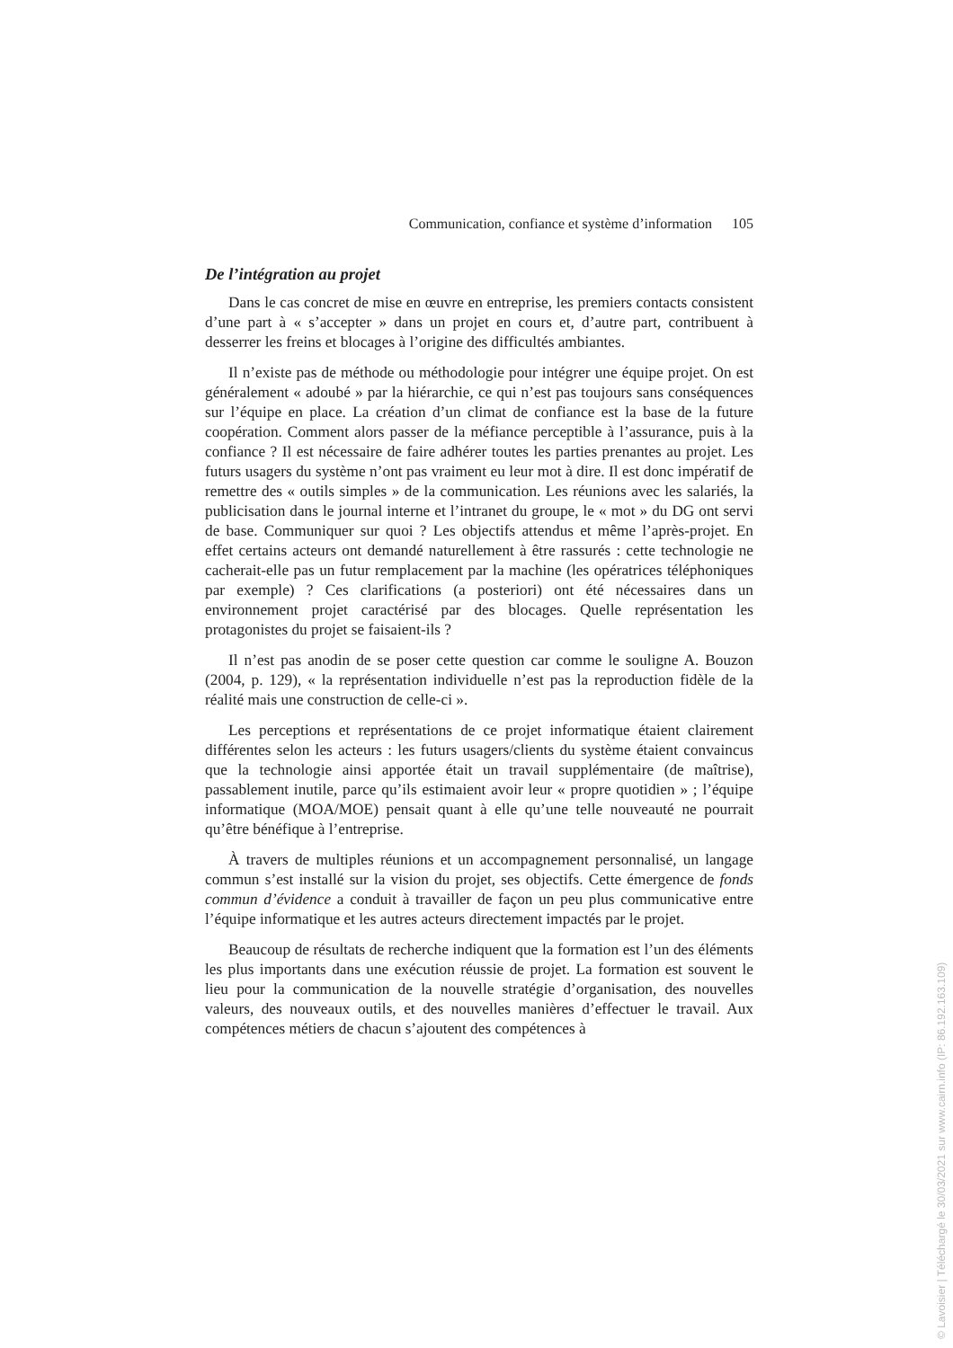Communication, confiance et système d’information 105
De l’intégration au projet
Dans le cas concret de mise en œuvre en entreprise, les premiers contacts consistent d’une part à « s’accepter » dans un projet en cours et, d’autre part, contribuent à desserrer les freins et blocages à l’origine des difficultés ambiantes.
Il n’existe pas de méthode ou méthodologie pour intégrer une équipe projet. On est généralement « adoubé » par la hiérarchie, ce qui n’est pas toujours sans conséquences sur l’équipe en place. La création d’un climat de confiance est la base de la future coopération. Comment alors passer de la méfiance perceptible à l’assurance, puis à la confiance ? Il est nécessaire de faire adhérer toutes les parties prenantes au projet. Les futurs usagers du système n’ont pas vraiment eu leur mot à dire. Il est donc impératif de remettre des « outils simples » de la communication. Les réunions avec les salariés, la publicisation dans le journal interne et l’intranet du groupe, le « mot » du DG ont servi de base. Communiquer sur quoi ? Les objectifs attendus et même l’après-projet. En effet certains acteurs ont demandé naturellement à être rassurés : cette technologie ne cacherait-elle pas un futur remplacement par la machine (les opératrices téléphoniques par exemple) ? Ces clarifications (a posteriori) ont été nécessaires dans un environnement projet caractérisé par des blocages. Quelle représentation les protagonistes du projet se faisaient-ils ?
Il n’est pas anodin de se poser cette question car comme le souligne A. Bouzon (2004, p. 129), « la représentation individuelle n’est pas la reproduction fidèle de la réalité mais une construction de celle-ci ».
Les perceptions et représentations de ce projet informatique étaient clairement différentes selon les acteurs : les futurs usagers/clients du système étaient convaincus que la technologie ainsi apportée était un travail supplémentaire (de maîtrise), passablement inutile, parce qu’ils estimaient avoir leur « propre quotidien » ; l’équipe informatique (MOA/MOE) pensait quant à elle qu’une telle nouveauté ne pourrait qu’être bénéfique à l’entreprise.
À travers de multiples réunions et un accompagnement personnalisé, un langage commun s’est installé sur la vision du projet, ses objectifs. Cette émergence de fonds commun d’évidence a conduit à travailler de façon un peu plus communicative entre l’équipe informatique et les autres acteurs directement impactés par le projet.
Beaucoup de résultats de recherche indiquent que la formation est l’un des éléments les plus importants dans une exécution réussie de projet. La formation est souvent le lieu pour la communication de la nouvelle stratégie d’organisation, des nouvelles valeurs, des nouveaux outils, et des nouvelles manières d’effectuer le travail. Aux compétences métiers de chacun s’ajoutent des compétences à
© Lavoisier | Téléchargé le 30/03/2021 sur www.cairn.info (IP: 86.192.163.109)